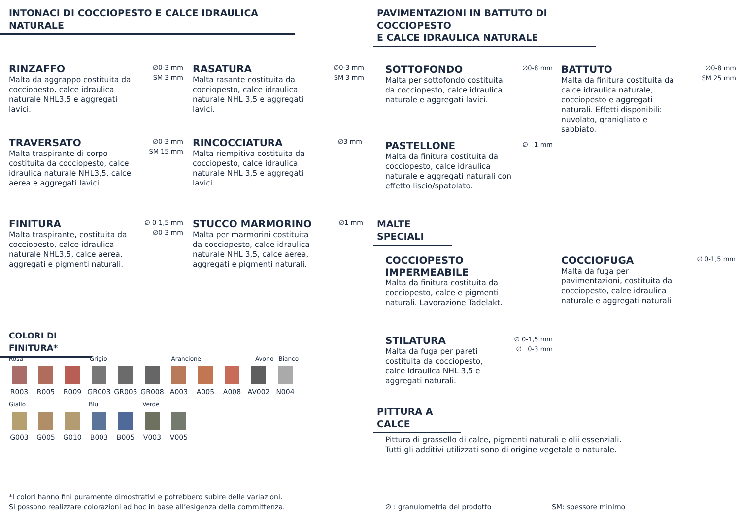INTONACI DI COCCIOPESTO E CALCE IDRAULICA NATURALE
RINZAFFO
Malta da aggrappo costituita da cocciopesto, calce idraulica naturale NHL3,5 e aggregati lavici.
∅0-3 mm
SM 3 mm
TRAVERSATO
Malta traspirante di corpo costituita da cocciopesto, calce idraulica naturale NHL3,5, calce aerea e aggregati lavici.
∅0-3 mm
SM 15 mm
FINITURA
Malta traspirante, costituita da cocciopesto, calce idraulica naturale NHL3,5, calce aerea, aggregati e pigmenti naturali.
∅ 0-1,5 mm
∅0-3 mm
RASATURA
Malta rasante costituita da cocciopesto, calce idraulica naturale NHL 3,5 e aggregati lavici.
∅0-3 mm
SM 3 mm
RINCOCCIATURA
Malta riempitiva costituita da cocciopesto, calce idraulica naturale NHL 3,5 e aggregati lavici.
∅3 mm
STUCCO MARMORINO
Malta per marmorini costituita da cocciopesto, calce idraulica naturale NHL 3,5, calce aerea, aggregati e pigmenti naturali.
∅1 mm
COLORI DI FINITURA*
Rosa Grigio Arancione Avorio Bianco
R003 R005 R009 GR003 GR005 GR008 A003 A005 A008 AV002 N004
Giallo Blu Verde
G003 G005 G010 B003 B005 V003 V005
*I colori hanno fini puramente dimostrativi e potrebbero subire delle variazioni.
Si possono realizzare colorazioni ad hoc in base all’esigenza della committenza.
PAVIMENTAZIONI IN BATTUTO DI COCCIOPESTO
E CALCE IDRAULICA NATURALE
SOTTOFONDO
Malta per sottofondo costituita da cocciopesto, calce idraulica naturale e aggregati lavici.
∅0-8 mm
BATTUTO
Malta da finitura costituita da calce idraulica naturale, cocciopesto e aggregati naturali. Effetti disponibili: nuvolato, granigliato e sabbiato.
∅0-8 mm
SM 25 mm
PASTELLONE
Malta da finitura costituita da cocciopesto, calce idraulica naturale e aggregati naturali con effetto liscio/spatolato.
∅ 1 mm
MALTE SPECIALI
COCCIOPESTO IMPERMEABILE
Malta da finitura costituita da cocciopesto, calce e pigmenti naturali. Lavorazione Tadelakt.
COCCIOFUGA
Malta da fuga per pavimentazioni, costituita da cocciopesto, calce idraulica naturale e aggregati naturali
∅ 0-1,5 mm
STILATURA
Malta da fuga per pareti costituita da cocciopesto, calce idraulica NHL 3,5 e aggregati naturali.
∅ 0-1,5 mm
∅ 0-3 mm
PITTURA A CALCE
Pittura di grassello di calce, pigmenti naturali e olii essenziali.
Tutti gli additivi utilizzati sono di origine vegetale o naturale.
∅ : granulometria del prodotto SM: spessore minimo